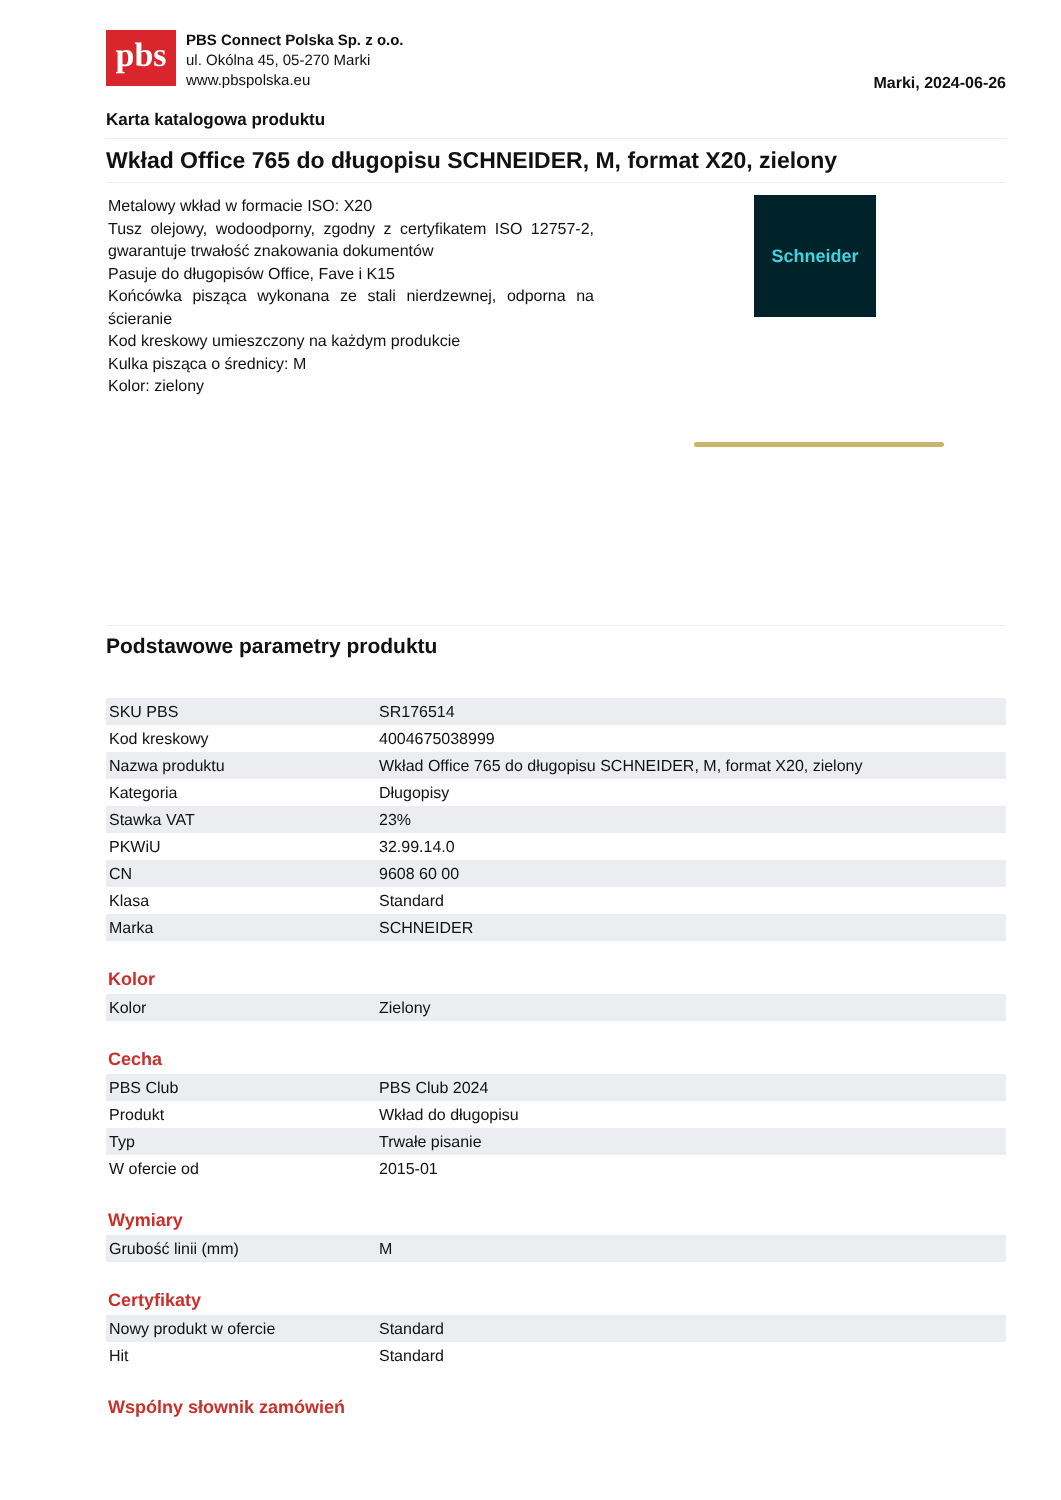pbs
PBS Connect Polska Sp. z o.o.
ul. Okólna 45, 05-270 Marki
www.pbspolska.eu
Marki, 2024-06-26
Karta katalogowa produktu
Wkład Office 765 do długopisu SCHNEIDER, M, format X20, zielony
Metalowy wkład w formacie ISO: X20
Tusz olejowy, wodoodporny, zgodny z certyfikatem ISO 12757-2, gwarantuje trwałość znakowania dokumentów
Pasuje do długopisów Office, Fave i K15
Końcówka pisząca wykonana ze stali nierdzewnej, odporna na ścieranie
Kod kreskowy umieszczony na każdym produkcie
Kulka pisząca o średnicy: M
Kolor: zielony
Schneider
Podstawowe parametry produktu
| SKU PBS | SR176514 |
| Kod kreskowy | 4004675038999 |
| Nazwa produktu | Wkład Office 765 do długopisu SCHNEIDER, M, format X20, zielony |
| Kategoria | Długopisy |
| Stawka VAT | 23% |
| PKWiU | 32.99.14.0 |
| CN | 9608 60 00 |
| Klasa | Standard |
| Marka | SCHNEIDER |
Kolor
| Kolor | Zielony |
Cecha
| PBS Club | PBS Club 2024 |
| Produkt | Wkład do długopisu |
| Typ | Trwałe pisanie |
| W ofercie od | 2015-01 |
Wymiary
| Grubość linii (mm) | M |
Certyfikaty
| Nowy produkt w ofercie | Standard |
| Hit | Standard |
Wspólny słownik zamówień